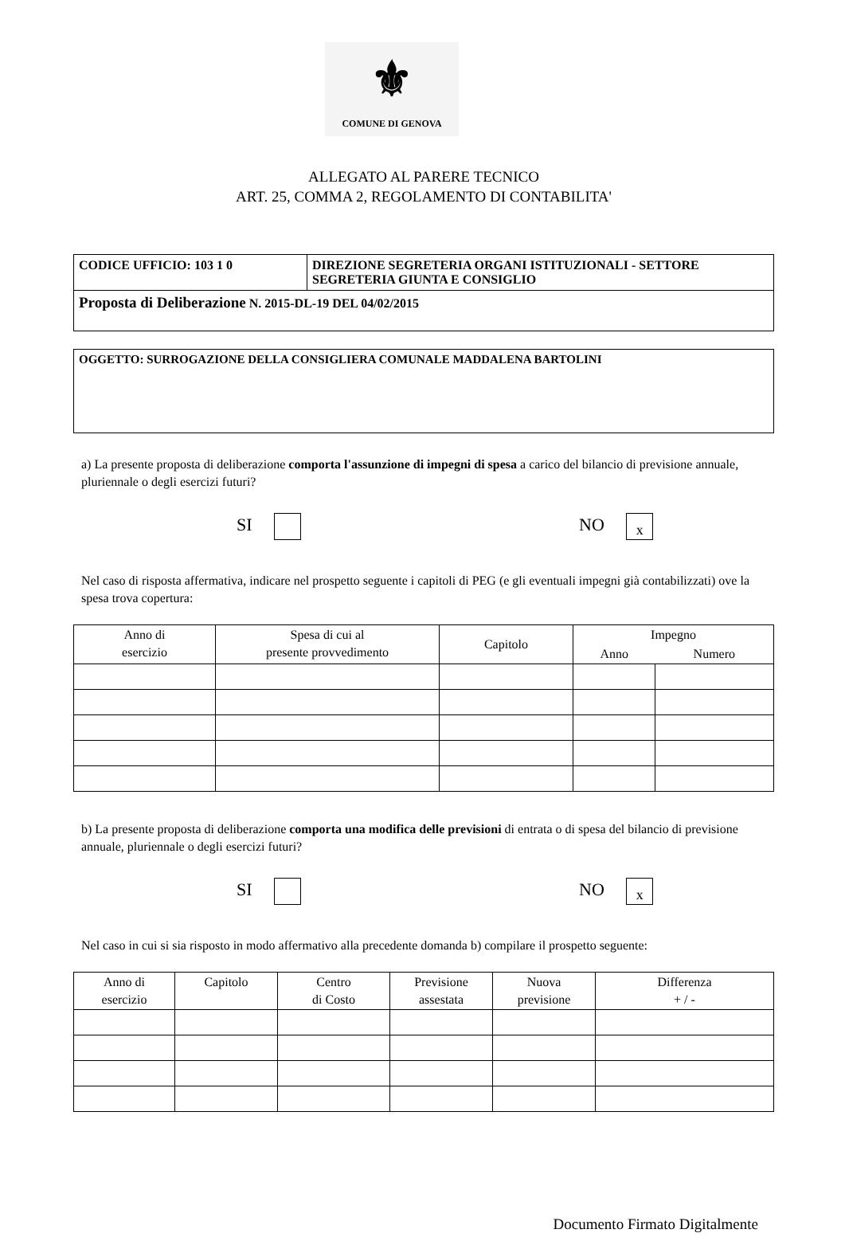⚜
COMUNE DI GENOVA
ALLEGATO AL PARERE TECNICO
ART. 25, COMMA 2, REGOLAMENTO DI CONTABILITA'
| CODICE UFFICIO: 103 1 0 | DIREZIONE SEGRETERIA ORGANI ISTITUZIONALI - SETTORE SEGRETERIA GIUNTA E CONSIGLIO |
| Proposta di Deliberazione N. 2015-DL-19 DEL 04/02/2015 | |
| OGGETTO: SURROGAZIONE DELLA CONSIGLIERA COMUNALE MADDALENA BARTOLINI |
a) La presente proposta di deliberazione comporta l'assunzione di impegni di spesa a carico del bilancio di previsione annuale, pluriennale o degli esercizi futuri?
SI NO x
Nel caso di risposta affermativa, indicare nel prospetto seguente i capitoli di PEG (e gli eventuali impegni già contabilizzati) ove la spesa trova copertura:
| Anno di esercizio | Spesa di cui al presente provvedimento | Capitolo | Impegno | |
| --- | --- | --- | --- | --- |
| | | | Anno | Numero |
b) La presente proposta di deliberazione comporta una modifica delle previsioni di entrata o di spesa del bilancio di previsione annuale, pluriennale o degli esercizi futuri?
SI NO x
Nel caso in cui si sia risposto in modo affermativo alla precedente domanda b) compilare il prospetto seguente:
| Anno di esercizio | Capitolo | Centro di Costo | Previsione assestata | Nuova previsione | Differenza + / - |
| --- | --- | --- | --- | --- | --- |
Documento Firmato Digitalmente